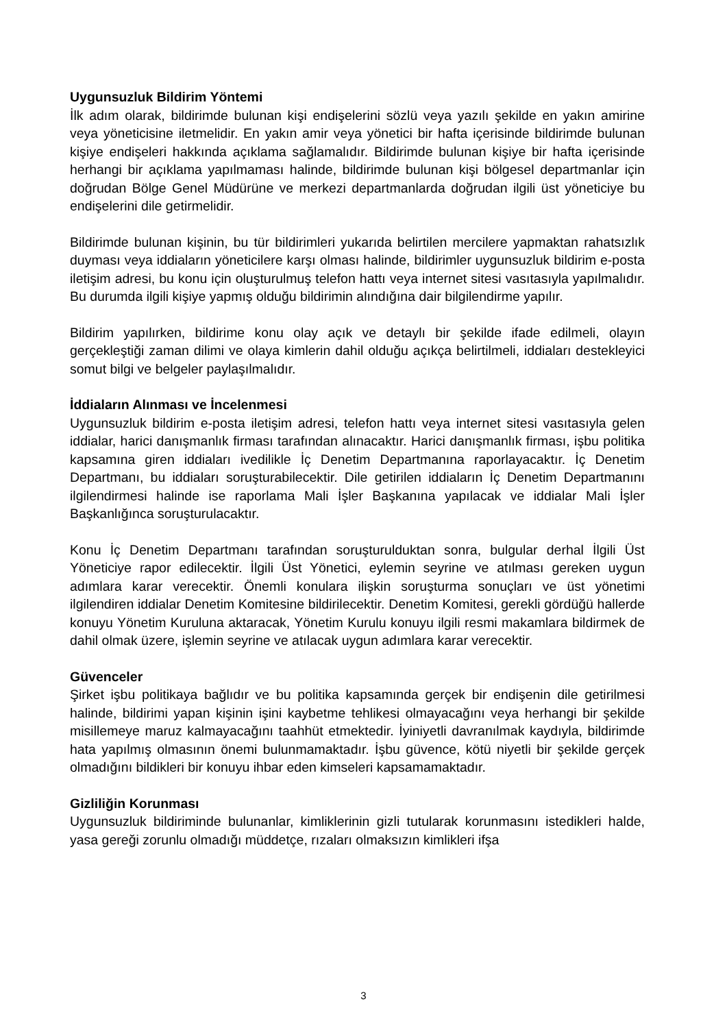Uygunsuzluk Bildirim Yöntemi
İlk adım olarak, bildirimde bulunan kişi endişelerini sözlü veya yazılı şekilde en yakın amirine veya yöneticisine iletmelidir. En yakın amir veya yönetici bir hafta içerisinde bildirimde bulunan kişiye endişeleri hakkında açıklama sağlamalıdır. Bildirimde bulunan kişiye bir hafta içerisinde herhangi bir açıklama yapılmaması halinde, bildirimde bulunan kişi bölgesel departmanlar için doğrudan Bölge Genel Müdürüne ve merkezi departmanlarda doğrudan ilgili üst yöneticiye bu endişelerini dile getirmelidir.
Bildirimde bulunan kişinin, bu tür bildirimleri yukarıda belirtilen mercilere yapmaktan rahatsızlık duyması veya iddiaların yöneticilere karşı olması halinde, bildirimler uygunsuzluk bildirim e-posta iletişim adresi, bu konu için oluşturulmuş telefon hattı veya internet sitesi vasıtasıyla yapılmalıdır. Bu durumda ilgili kişiye yapmış olduğu bildirimin alındığına dair bilgilendirme yapılır.
Bildirim yapılırken, bildirime konu olay açık ve detaylı bir şekilde ifade edilmeli, olayın gerçekleştiği zaman dilimi ve olaya kimlerin dahil olduğu açıkça belirtilmeli, iddiaları destekleyici somut bilgi ve belgeler paylaşılmalıdır.
İddiaların Alınması ve İncelenmesi
Uygunsuzluk bildirim e-posta iletişim adresi, telefon hattı veya internet sitesi vasıtasıyla gelen iddialar, harici danışmanlık firması tarafından alınacaktır. Harici danışmanlık firması, işbu politika kapsamına giren iddiaları ivedilikle İç Denetim Departmanına raporlayacaktır. İç Denetim Departmanı, bu iddiaları soruşturabilecektir. Dile getirilen iddiaların İç Denetim Departmanını ilgilendirmesi halinde ise raporlama Mali İşler Başkanına yapılacak ve iddialar Mali İşler Başkanlığınca soruşturulacaktır.
Konu İç Denetim Departmanı tarafından soruşturulduktan sonra, bulgular derhal İlgili Üst Yöneticiye rapor edilecektir. İlgili Üst Yönetici, eylemin seyrine ve atılması gereken uygun adımlara karar verecektir. Önemli konulara ilişkin soruşturma sonuçları ve üst yönetimi ilgilendiren iddialar Denetim Komitesine bildirilecektir. Denetim Komitesi, gerekli gördüğü hallerde konuyu Yönetim Kuruluna aktaracak, Yönetim Kurulu konuyu ilgili resmi makamlara bildirmek de dahil olmak üzere, işlemin seyrine ve atılacak uygun adımlara karar verecektir.
Güvenceler
Şirket işbu politikaya bağlıdır ve bu politika kapsamında gerçek bir endişenin dile getirilmesi halinde, bildirimi yapan kişinin işini kaybetme tehlikesi olmayacağını veya herhangi bir şekilde misillemeye maruz kalmayacağını taahhüt etmektedir. İyiniyetli davranılmak kaydıyla, bildirimde hata yapılmış olmasının önemi bulunmamaktadır. İşbu güvence, kötü niyetli bir şekilde gerçek olmadığını bildikleri bir konuyu ihbar eden kimseleri kapsamamaktadır.
Gizliliğin Korunması
Uygunsuzluk bildiriminde bulunanlar, kimliklerinin gizli tutularak korunmasını istedikleri halde, yasa gereği zorunlu olmadığı müddetçe, rızaları olmaksızın kimlikleri ifşa
3